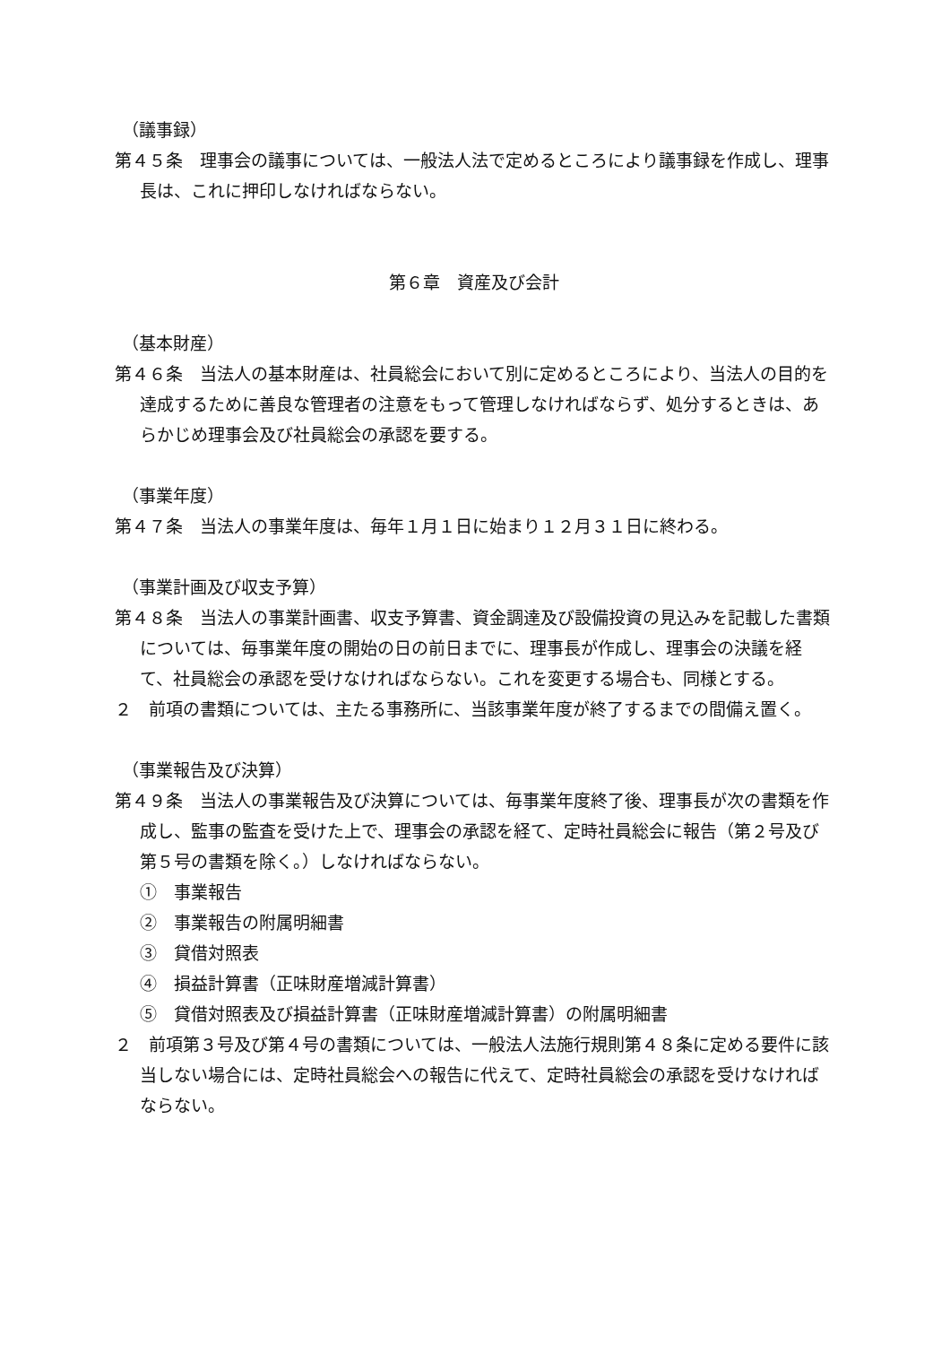（議事録）
第４５条　理事会の議事については、一般法人法で定めるところにより議事録を作成し、理事長は、これに押印しなければならない。
第６章　資産及び会計
（基本財産）
第４６条　当法人の基本財産は、社員総会において別に定めるところにより、当法人の目的を達成するために善良な管理者の注意をもって管理しなければならず、処分するときは、あらかじめ理事会及び社員総会の承認を要する。
（事業年度）
第４７条　当法人の事業年度は、毎年１月１日に始まり１２月３１日に終わる。
（事業計画及び収支予算）
第４８条　当法人の事業計画書、収支予算書、資金調達及び設備投資の見込みを記載した書類については、毎事業年度の開始の日の前日までに、理事長が作成し、理事会の決議を経て、社員総会の承認を受けなければならない。これを変更する場合も、同様とする。
２　前項の書類については、主たる事務所に、当該事業年度が終了するまでの間備え置く。
（事業報告及び決算）
第４９条　当法人の事業報告及び決算については、毎事業年度終了後、理事長が次の書類を作成し、監事の監査を受けた上で、理事会の承認を経て、定時社員総会に報告（第２号及び第５号の書類を除く。）しなければならない。
①　事業報告
②　事業報告の附属明細書
③　貸借対照表
④　損益計算書（正味財産増減計算書）
⑤　貸借対照表及び損益計算書（正味財産増減計算書）の附属明細書
２　前項第３号及び第４号の書類については、一般法人法施行規則第４８条に定める要件に該当しない場合には、定時社員総会への報告に代えて、定時社員総会の承認を受けなければならない。